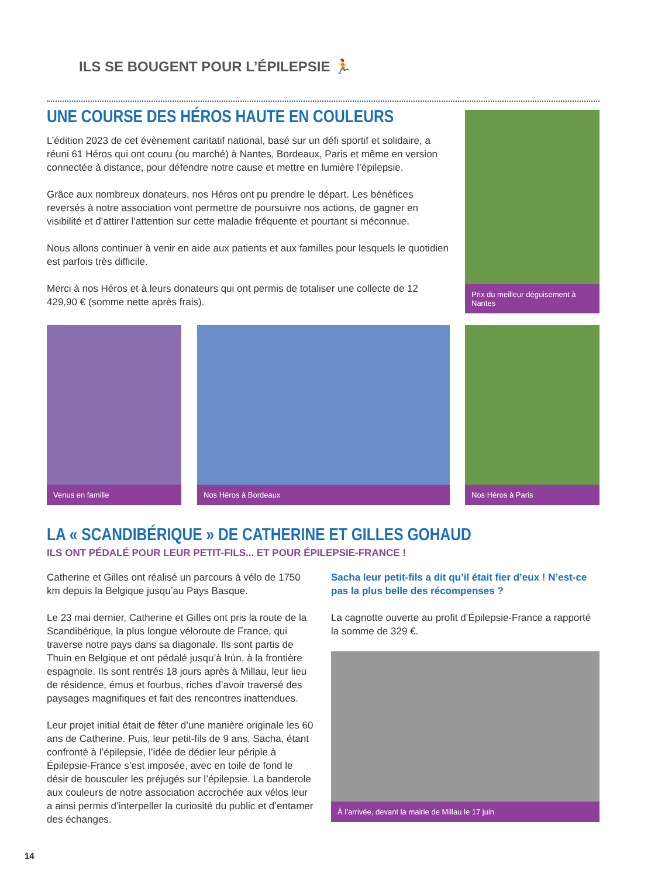ILS SE BOUGENT POUR L’ÉPILEPSIE 🏃
UNE COURSE DES HÉROS HAUTE EN COULEURS
L’édition 2023 de cet évènement caritatif national, basé sur un défi sportif et solidaire, a réuni 61 Héros qui ont couru (ou marché) à Nantes, Bordeaux, Paris et même en version connectée à distance, pour défendre notre cause et mettre en lumière l’épilepsie.
Grâce aux nombreux donateurs, nos Héros ont pu prendre le départ. Les bénéfices reversés à notre association vont permettre de poursuivre nos actions, de gagner en visibilité et d’attirer l’attention sur cette maladie fréquente et pourtant si méconnue.
Nous allons continuer à venir en aide aux patients et aux familles pour lesquels le quotidien est parfois très difficile.
Merci à nos Héros et à leurs donateurs qui ont permis de totaliser une collecte de 12 429,90 € (somme nette après frais).
Prix du meilleur déguisement à Nantes
Venus en famille Nos Héros à Bordeaux Nos Héros à Paris
LA « SCANDIBÉRIQUE » DE CATHERINE ET GILLES GOHAUD
ILS ONT PÉDALÉ POUR LEUR PETIT-FILS... ET POUR ÉPILEPSIE-FRANCE !
Catherine et Gilles ont réalisé un parcours à vélo de 1750 km depuis la Belgique jusqu’au Pays Basque.
Le 23 mai dernier, Catherine et Gilles ont pris la route de la Scandibérique, la plus longue véloroute de France, qui traverse notre pays dans sa diagonale. Ils sont partis de Thuin en Belgique et ont pédalé jusqu’à Irún, à la frontière espagnole. Ils sont rentrés 18 jours après à Millau, leur lieu de résidence, émus et fourbus, riches d’avoir traversé des paysages magnifiques et fait des rencontres inattendues.
Leur projet initial était de fêter d’une manière originale les 60 ans de Catherine. Puis, leur petit-fils de 9 ans, Sacha, étant confronté à l’épilepsie, l’idée de dédier leur périple à Épilepsie-France s’est imposée, avec en toile de fond le désir de bousculer les préjugés sur l’épilepsie. La banderole aux couleurs de notre association accrochée aux vélos leur a ainsi permis d’interpeller la curiosité du public et d’entamer des échanges.
Sacha leur petit-fils a dit qu’il était fier d’eux ! N’est-ce pas la plus belle des récompenses ?
La cagnotte ouverte au profit d’Épilepsie-France a rapporté la somme de 329 €.
À l’arrivée, devant la mairie de Millau le 17 juin
14